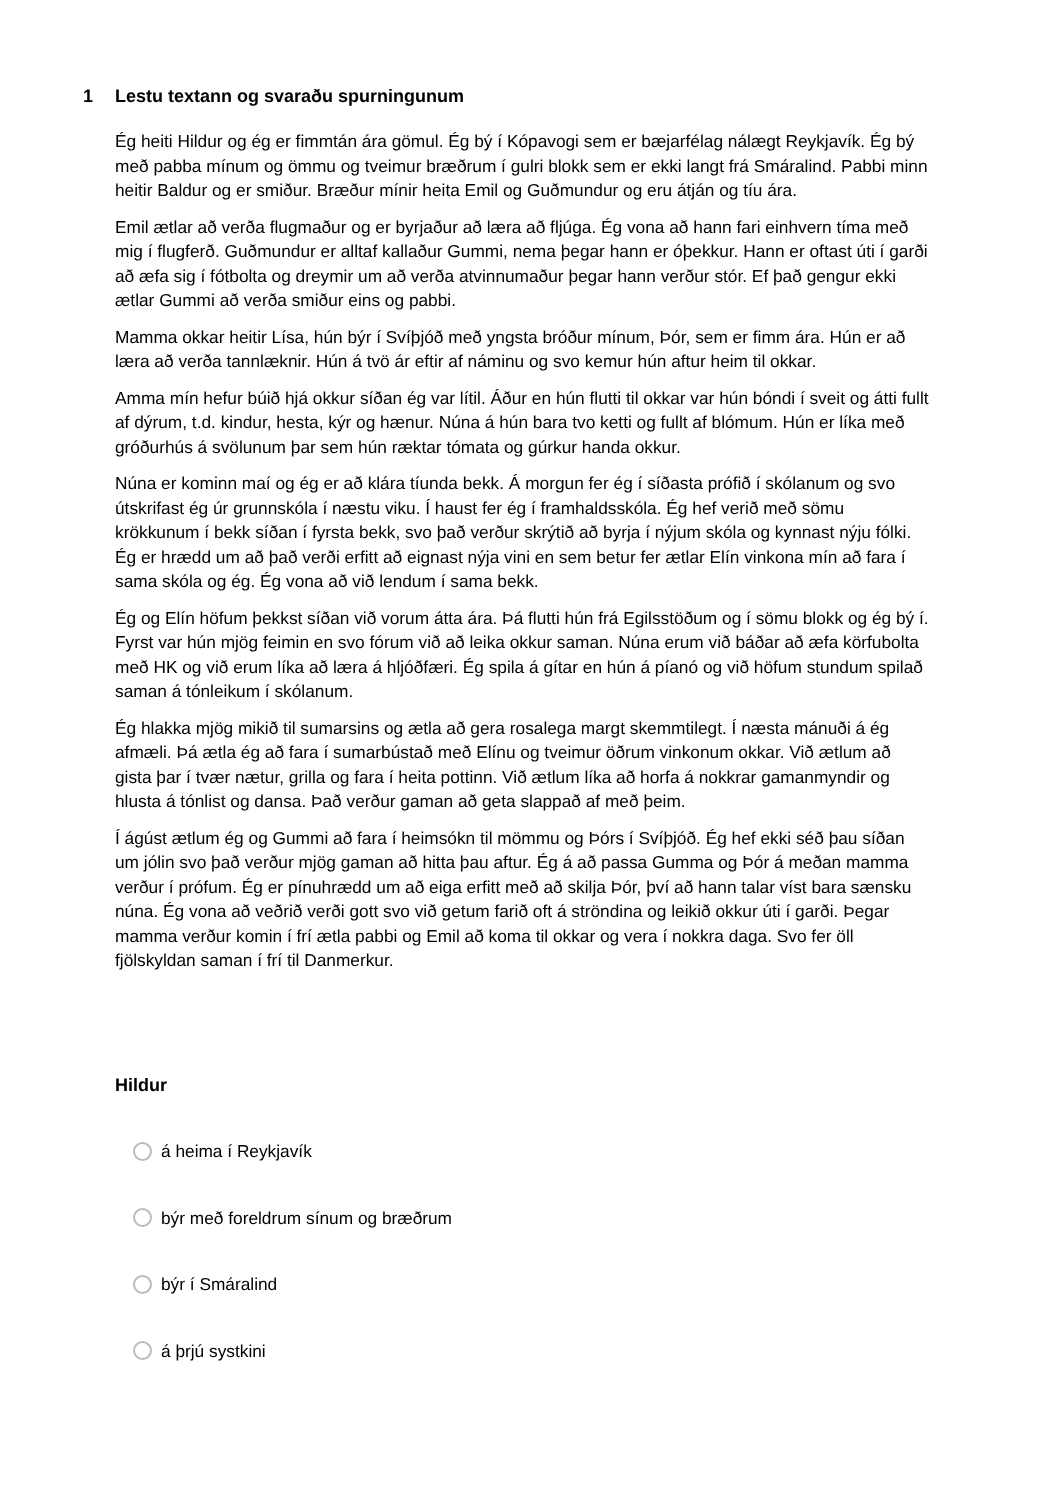1 Lestu textann og svaraðu spurningunum
Ég heiti Hildur og ég er fimmtán ára gömul. Ég bý í Kópavogi sem er bæjarfélag nálægt Reykjavík. Ég bý með pabba mínum og ömmu og tveimur bræðrum í gulri blokk sem er ekki langt frá Smáralind. Pabbi minn heitir Baldur og er smiður. Bræður mínir heita Emil og Guðmundur og eru átján og tíu ára.
Emil ætlar að verða flugmaður og er byrjaður að læra að fljúga. Ég vona að hann fari einhvern tíma með mig í flugferð. Guðmundur er alltaf kallaður Gummi, nema þegar hann er óþekkur. Hann er oftast úti í garði að æfa sig í fótbolta og dreymir um að verða atvinnumaður þegar hann verður stór. Ef það gengur ekki ætlar Gummi að verða smiður eins og pabbi.
Mamma okkar heitir Lísa, hún býr í Svíþjóð með yngsta bróður mínum, Þór, sem er fimm ára. Hún er að læra að verða tannlæknir. Hún á tvö ár eftir af náminu og svo kemur hún aftur heim til okkar.
Amma mín hefur búið hjá okkur síðan ég var lítil. Áður en hún flutti til okkar var hún bóndi í sveit og átti fullt af dýrum, t.d. kindur, hesta, kýr og hænur. Núna á hún bara tvo ketti og fullt af blómum. Hún er líka með gróðurhús á svölunum þar sem hún ræktar tómata og gúrkur handa okkur.
Núna er kominn maí og ég er að klára tíunda bekk. Á morgun fer ég í síðasta prófið í skólanum og svo útskrifast ég úr grunnskóla í næstu viku. Í haust fer ég í framhaldsskóla. Ég hef verið með sömu krökkunum í bekk síðan í fyrsta bekk, svo það verður skrýtið að byrja í nýjum skóla og kynnast nýju fólki. Ég er hrædd um að það verði erfitt að eignast nýja vini en sem betur fer ætlar Elín vinkona mín að fara í sama skóla og ég. Ég vona að við lendum í sama bekk.
Ég og Elín höfum þekkst síðan við vorum átta ára. Þá flutti hún frá Egilsstöðum og í sömu blokk og ég bý í. Fyrst var hún mjög feimin en svo fórum við að leika okkur saman. Núna erum við báðar að æfa körfubolta með HK og við erum líka að læra á hljóðfæri. Ég spila á gítar en hún á píanó og við höfum stundum spilað saman á tónleikum í skólanum.
Ég hlakka mjög mikið til sumarsins og ætla að gera rosalega margt skemmtilegt. Í næsta mánuði á ég afmæli. Þá ætla ég að fara í sumarbústað með Elínu og tveimur öðrum vinkonum okkar. Við ætlum að gista þar í tvær nætur, grilla og fara í heita pottinn. Við ætlum líka að horfa á nokkrar gamanmyndir og hlusta á tónlist og dansa. Það verður gaman að geta slappað af með þeim.
Í ágúst ætlum ég og Gummi að fara í heimsókn til mömmu og Þórs í Svíþjóð. Ég hef ekki séð þau síðan um jólin svo það verður mjög gaman að hitta þau aftur. Ég á að passa Gumma og Þór á meðan mamma verður í prófum. Ég er pínuhrædd um að eiga erfitt með að skilja Þór, því að hann talar víst bara sænsku núna. Ég vona að veðrið verði gott svo við getum farið oft á ströndina og leikið okkur úti í garði. Þegar mamma verður komin í frí ætla pabbi og Emil að koma til okkar og vera í nokkra daga. Svo fer öll fjölskyldan saman í frí til Danmerkur.
Hildur
á heima í Reykjavík
býr með foreldrum sínum og bræðrum
býr í Smáralind
á þrjú systkini